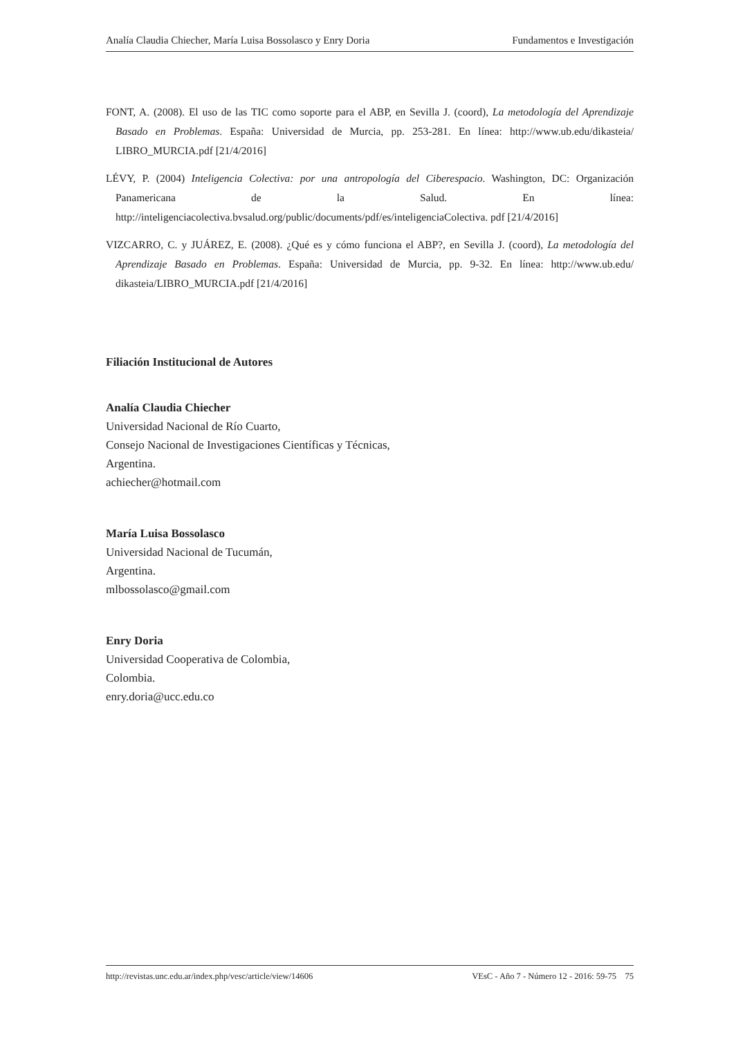Analía Claudia Chiecher, María Luisa Bossolasco y Enry Doria Fundamentos e Investigación
FONT, A. (2008). El uso de las TIC como soporte para el ABP, en Sevilla J. (coord), La metodología del Aprendizaje Basado en Problemas. España: Universidad de Murcia, pp. 253-281. En línea: http://www.ub.edu/dikasteia/ LIBRO_MURCIA.pdf [21/4/2016]
LÉVY, P. (2004) Inteligencia Colectiva: por una antropología del Ciberespacio. Washington, DC: Organización Panamericana de la Salud. En línea: http://inteligenciacolectiva.bvsalud.org/public/documents/pdf/es/inteligenciaColectiva. pdf [21/4/2016]
VIZCARRO, C. y JUÁREZ, E. (2008). ¿Qué es y cómo funciona el ABP?, en Sevilla J. (coord), La metodología del Aprendizaje Basado en Problemas. España: Universidad de Murcia, pp. 9-32. En línea: http://www.ub.edu/ dikasteia/LIBRO_MURCIA.pdf [21/4/2016]
Filiación Institucional de Autores
Analía Claudia Chiecher
Universidad Nacional de Río Cuarto,
Consejo Nacional de Investigaciones Científicas y Técnicas,
Argentina.
achiecher@hotmail.com
María Luisa Bossolasco
Universidad Nacional de Tucumán,
Argentina.
mlbossolasco@gmail.com
Enry Doria
Universidad Cooperativa de Colombia,
Colombia.
enry.doria@ucc.edu.co
http://revistas.unc.edu.ar/index.php/vesc/article/view/14606 VEsC - Año 7 - Número 12 - 2016: 59-75 75